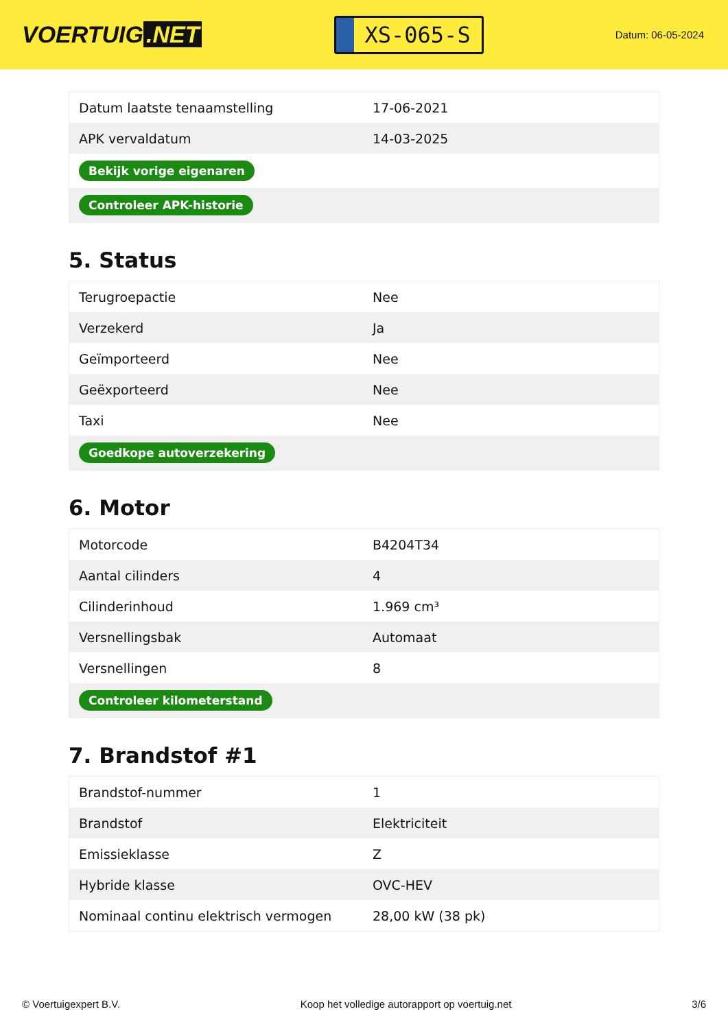VOERTUIG.NET
XS-065-S
Datum: 06-05-2024
| Datum laatste tenaamstelling | 17-06-2021 |
| APK vervaldatum | 14-03-2025 |
| Bekijk vorige eigenaren | |
| Controleer APK-historie | |
5. Status
| Terugroepactie | Nee |
| Verzekerd | Ja |
| Geïmporteerd | Nee |
| Geëxporteerd | Nee |
| Taxi | Nee |
| Goedkope autoverzekering | |
6. Motor
| Motorcode | B4204T34 |
| Aantal cilinders | 4 |
| Cilinderinhoud | 1.969 cm³ |
| Versnellingsbak | Automaat |
| Versnellingen | 8 |
| Controleer kilometerstand | |
7. Brandstof #1
| Brandstof-nummer | 1 |
| Brandstof | Elektriciteit |
| Emissieklasse | Z |
| Hybride klasse | OVC-HEV |
| Nominaal continu elektrisch vermogen | 28,00 kW (38 pk) |
© Voertuigexpert B.V. Koop het volledige autorapport op voertuig.net 3/6